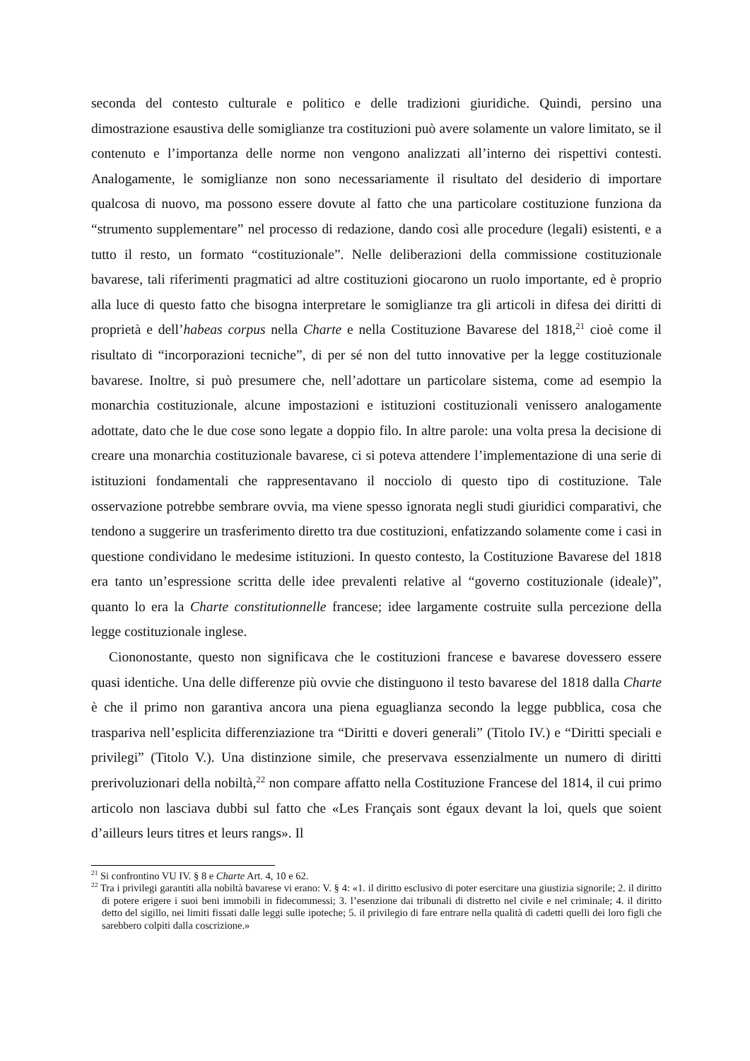seconda del contesto culturale e politico e delle tradizioni giuridiche. Quindi, persino una dimostrazione esaustiva delle somiglianze tra costituzioni può avere solamente un valore limitato, se il contenuto e l’importanza delle norme non vengono analizzati all’interno dei rispettivi contesti. Analogamente, le somiglianze non sono necessariamente il risultato del desiderio di importare qualcosa di nuovo, ma possono essere dovute al fatto che una particolare costituzione funziona da “strumento supplementare” nel processo di redazione, dando così alle procedure (legali) esistenti, e a tutto il resto, un formato “costituzionale”. Nelle deliberazioni della commissione costituzionale bavarese, tali riferimenti pragmatici ad altre costituzioni giocarono un ruolo importante, ed è proprio alla luce di questo fatto che bisogna interpretare le somiglianze tra gli articoli in difesa dei diritti di proprietà e dell’habeas corpus nella Charte e nella Costituzione Bavarese del 1818,<sup>21</sup> cioè come il risultato di “incorporazioni tecniche”, di per sé non del tutto innovative per la legge costituzionale bavarese. Inoltre, si può presumere che, nell’adottare un particolare sistema, come ad esempio la monarchia costituzionale, alcune impostazioni e istituzioni costituzionali venissero analogamente adottate, dato che le due cose sono legate a doppio filo. In altre parole: una volta presa la decisione di creare una monarchia costituzionale bavarese, ci si poteva attendere l’implementazione di una serie di istituzioni fondamentali che rappresentavano il nocciolo di questo tipo di costituzione. Tale osservazione potrebbe sembrare ovvia, ma viene spesso ignorata negli studi giuridici comparativi, che tendono a suggerire un trasferimento diretto tra due costituzioni, enfatizzando solamente come i casi in questione condividano le medesime istituzioni. In questo contesto, la Costituzione Bavarese del 1818 era tanto un’espressione scritta delle idee prevalenti relative al “governo costituzionale (ideale)”, quanto lo era la Charte constitutionnelle francese; idee largamente costruite sulla percezione della legge costituzionale inglese.
Ciononostante, questo non significava che le costituzioni francese e bavarese dovessero essere quasi identiche. Una delle differenze più ovvie che distinguono il testo bavarese del 1818 dalla Charte è che il primo non garantiva ancora una piena eguaglianza secondo la legge pubblica, cosa che traspariva nell’esplicita differenziazione tra “Diritti e doveri generali” (Titolo IV.) e “Diritti speciali e privilegi” (Titolo V.). Una distinzione simile, che preservava essenzialmente un numero di diritti prerivoluzionari della nobiltà,<sup>22</sup> non compare affatto nella Costituzione Francese del 1814, il cui primo articolo non lasciava dubbi sul fatto che «Les Français sont égaux devant la loi, quels que soient d’ailleurs leurs titres et leurs rangs». Il
<sup>21</sup> Si confrontino VU IV. § 8 e Charte Art. 4, 10 e 62.
<sup>22</sup> Tra i privilegi garantiti alla nobiltà bavarese vi erano: V. § 4: «1. il diritto esclusivo di poter esercitare una giustizia signorile; 2. il diritto di potere erigere i suoi beni immobili in fidecommessi; 3. l’esenzione dai tribunali di distretto nel civile e nel criminale; 4. il diritto detto del sigillo, nei limiti fissati dalle leggi sulle ipoteche; 5. il privilegio di fare entrare nella qualità di cadetti quelli dei loro figli che sarebbero colpiti dalla coscrizione.»